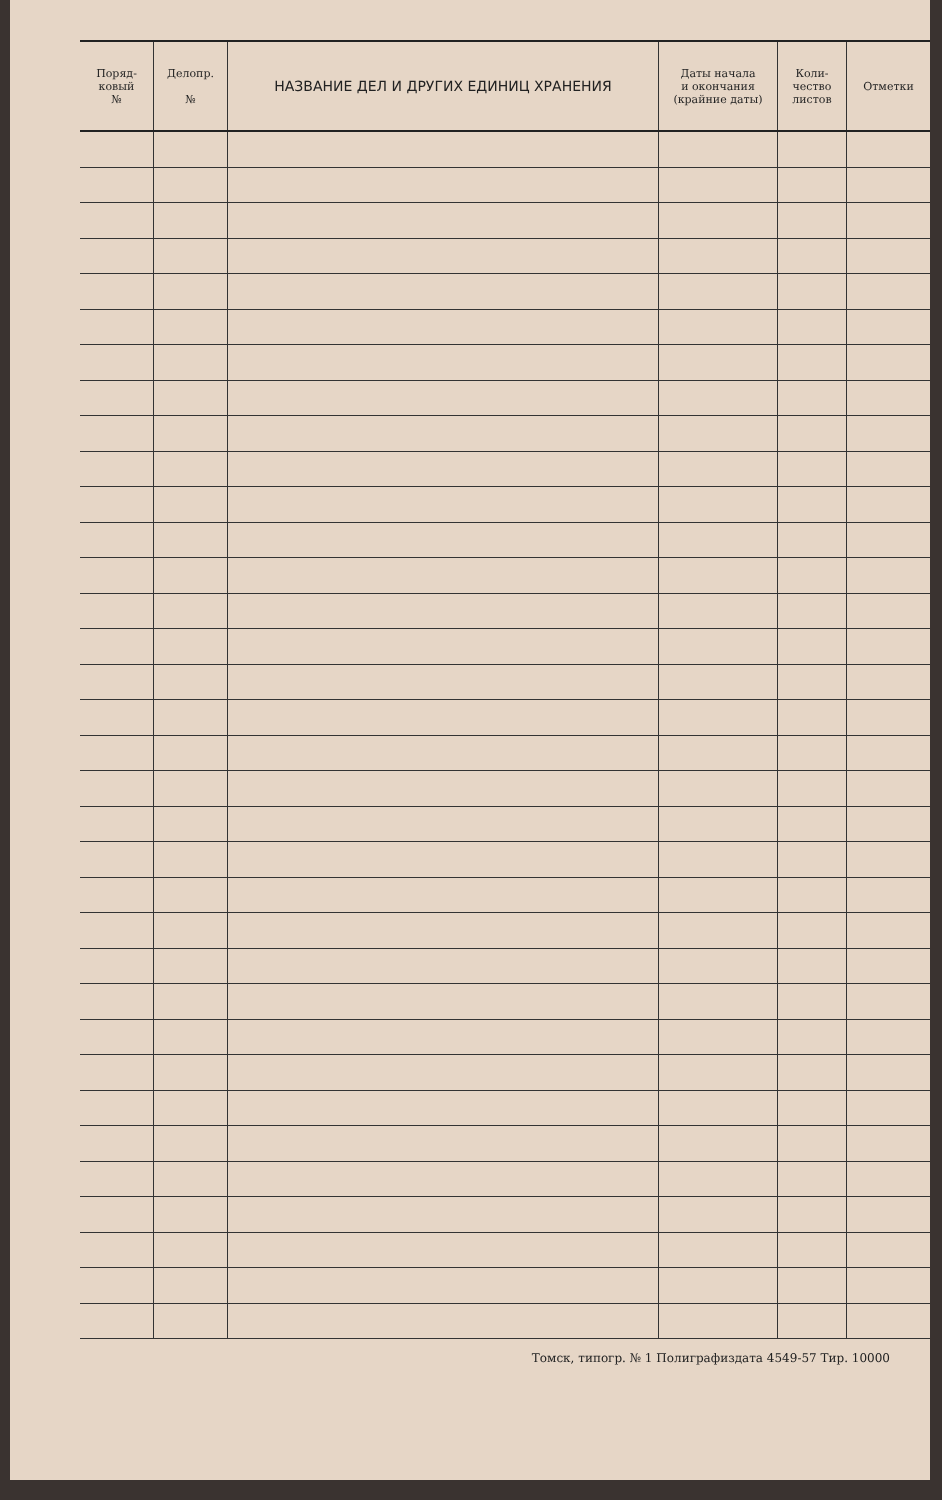| Поряд- ковый № | Делопр. № | НАЗВАНИЕ ДЕЛ И ДРУГИХ ЕДИНИЦ ХРАНЕНИЯ | Даты начала и окончания (крайние даты) | Коли- чество листов | Отметки |
| --- | --- | --- | --- | --- | --- |
Томск, типогр. № 1 Полиграфиздата 4549-57 Тир. 10000